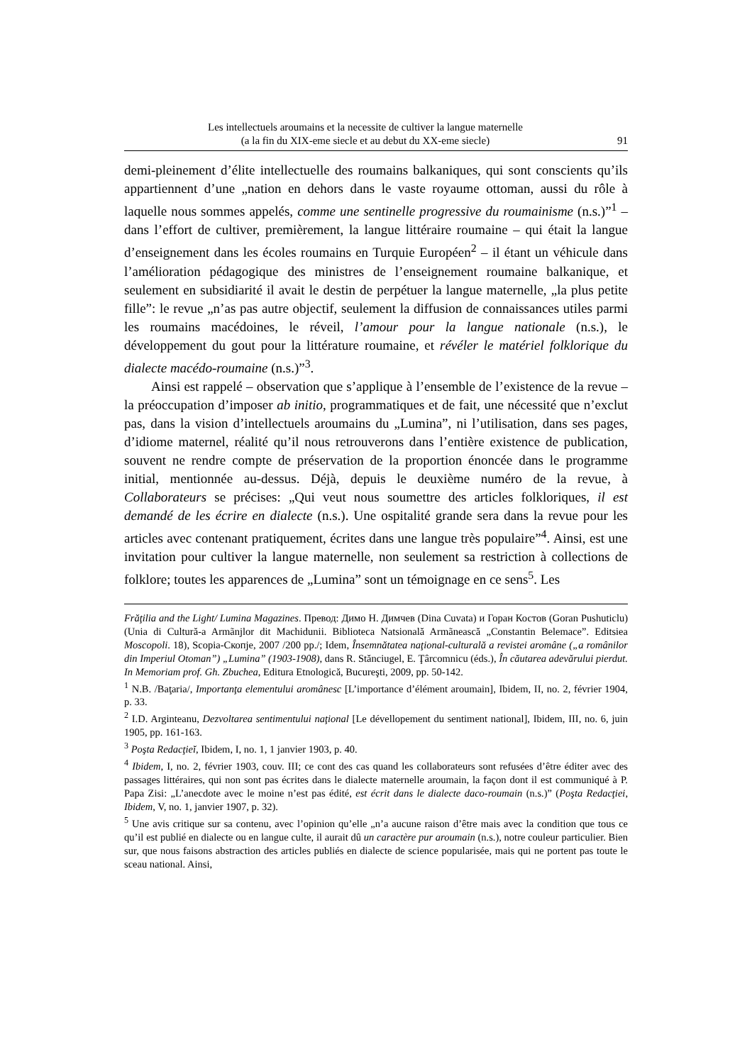Les intellectuels aroumains et la necessite de cultiver la langue maternelle
(a la fin du XIX-eme siecle et au debut du XX-eme siecle)
91
demi-pleinement d’élite intellectuelle des roumains balkaniques, qui sont conscients qu’ils appartiennent d’une „nation en dehors dans le vaste royaume ottoman, aussi du rôle à laquelle nous sommes appelés, comme une sentinelle progressive du roumainisme (n.s.)”<sup>1</sup> – dans l’effort de cultiver, premièrement, la langue littéraire roumaine – qui était la langue d’enseignement dans les écoles roumains en Turquie Européen<sup>2</sup> – il étant un véhicule dans l’amélioration pédagogique des ministres de l’enseignement roumaine balkanique, et seulement en subsidiarité il avait le destin de perpétuer la langue maternelle, „la plus petite fille”: le revue „n’as pas autre objectif, seulement la diffusion de connaissances utiles parmi les roumains macédoines, le réveil, l’amour pour la langue nationale (n.s.), le développement du gout pour la littérature roumaine, et révéler le matériel folklorique du dialecte macédo-roumaine (n.s.)”<sup>3</sup>.
Ainsi est rappelé – observation que s’applique à l’ensemble de l’existence de la revue – la préoccupation d’imposer ab initio, programmatiques et de fait, une nécessité que n’exclut pas, dans la vision d’intellectuels aroumains du „Lumina”, ni l’utilisation, dans ses pages, d’idiome maternel, réalité qu’il nous retrouverons dans l’entière existence de publication, souvent ne rendre compte de préservation de la proportion énoncée dans le programme initial, mentionnée au-dessus. Déjà, depuis le deuxième numéro de la revue, à Collaborateurs se précises: „Qui veut nous soumettre des articles folkloriques, il est demandé de les écrire en dialecte (n.s.). Une ospitalité grande sera dans la revue pour les articles avec contenant pratiquement, écrites dans une langue très populaire”<sup>4</sup>. Ainsi, est une invitation pour cultiver la langue maternelle, non seulement sa restriction à collections de folklore; toutes les apparences de „Lumina” sont un témoignage en ce sens<sup>5</sup>. Les
Frăţilia and the Light/ Lumina Magazines. Превод: Димо Н. Димчев (Dina Cuvata) и Горан Костов (Goran Pushuticlu) (Unia di Cultură-a Armãnjlor dit Machidunii. Biblioteca Natsională Armãnească „Constantin Belemace”. Editsiea Moscopoli. 18), Scopia-Скопје, 2007 /200 pp./; Idem, Însemnătatea naţional-culturală a revistei aromâne („a românilor din Imperiul Otoman”) „Lumina” (1903-1908), dans R. Stănciugel, E. Ţârcomnicu (éds.), În căutarea adevărului pierdut. In Memoriam prof. Gh. Zbuchea, Editura Etnologică, Bucureşti, 2009, pp. 50-142.
<sup>1</sup> N.B. /Baţaria/, Importanţa elementului aromânesc [L’importance d’élément aroumain], Ibidem, II, no. 2, février 1904, p. 33.
<sup>2</sup> I.D. Arginteanu, Dezvoltarea sentimentului naţional [Le dévellopement du sentiment national], Ibidem, III, no. 6, juin 1905, pp. 161-163.
<sup>3</sup> Poşta Redacţieĭ, Ibidem, I, no. 1, 1 janvier 1903, p. 40.
<sup>4</sup> Ibidem, I, no. 2, février 1903, couv. III; ce cont des cas quand les collaborateurs sont refusées d’être éditer avec des passages littéraires, qui non sont pas écrites dans le dialecte maternelle aroumain, la façon dont il est communiqué à P. Papa Zisi: „L’anecdote avec le moine n’est pas édité, est écrit dans le dialecte daco-roumain (n.s.)” (Poşta Redacţiei, Ibidem, V, no. 1, janvier 1907, p. 32).
<sup>5</sup> Une avis critique sur sa contenu, avec l’opinion qu’elle „n’a aucune raison d’être mais avec la condition que tous ce qu’il est publié en dialecte ou en langue culte, il aurait dû un caractère pur aroumain (n.s.), notre couleur particulier. Bien sur, que nous faisons abstraction des articles publiés en dialecte de science popularisée, mais qui ne portent pas toute le sceau national. Ainsi,